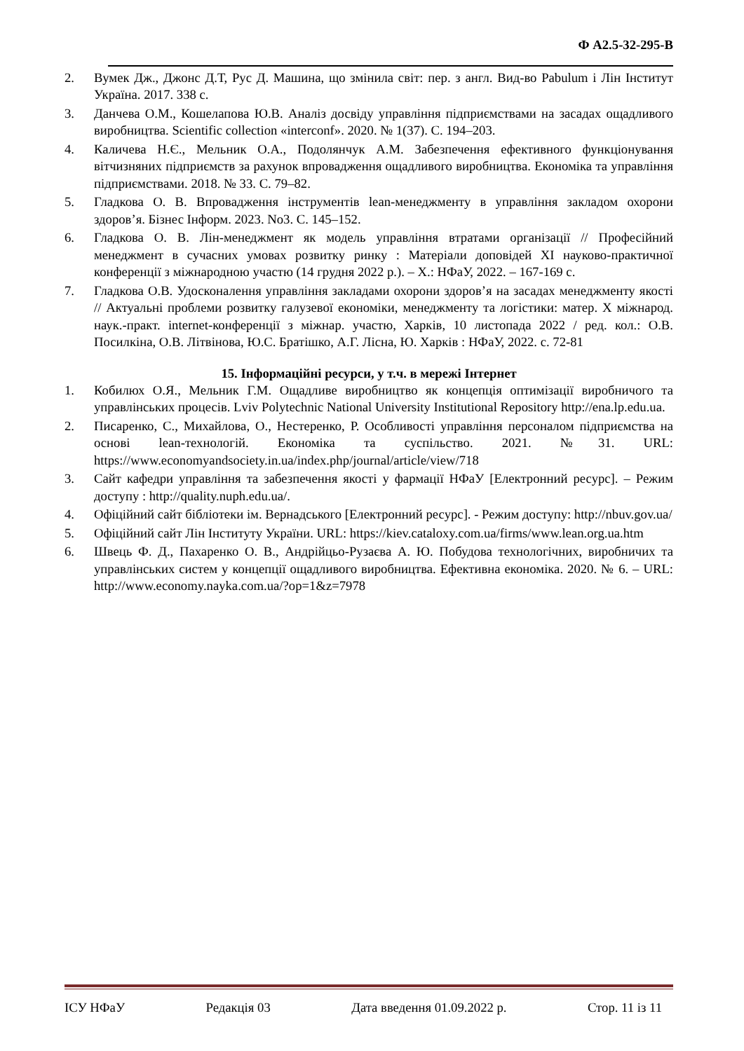Ф А2.5-32-295-В
2. Вумек Дж., Джонс Д.Т, Рус Д. Машина, що змінила світ: пер. з англ. Вид-во Pabulum і Лін Інститут Україна. 2017. 338 с.
3. Данчева О.М., Кошелапова Ю.В. Аналіз досвіду управління підприємствами на засадах ощадливого виробництва. Scientific collection «interconf». 2020. № 1(37). С. 194–203.
4. Каличева Н.Є., Мельник О.А., Подолянчук А.М. Забезпечення ефективного функціонування вітчизняних підприємств за рахунок впровадження ощадливого виробництва. Економіка та управління підприємствами. 2018. № 33. С. 79–82.
5. Гладкова О. В. Впровадження інструментів lean-менеджменту в управління закладом охорони здоров’я. Бізнес Інформ. 2023. No3. С. 145–152.
6. Гладкова О. В. Лін-менеджмент як модель управління втратами організації // Професійний менеджмент в сучасних умовах розвитку ринку : Матеріали доповідей XI науково-практичної конференції з міжнародною участю (14 грудня 2022 р.). – Х.: НФаУ, 2022. – 167-169 с.
7. Гладкова О.В. Удосконалення управління закладами охорони здоров’я на засадах менеджменту якості // Актуальні проблеми розвитку галузевої економіки, менеджменту та логістики: матер. X міжнарод. наук.-практ. internet-конференції з міжнар. участю, Харків, 10 листопада 2022 / ред. кол.: О.В. Посилкіна, О.В. Літвінова, Ю.С. Братішко, А.Г. Лісна, Ю. Харків : НФаУ, 2022. с. 72-81
15. Інформаційні ресурси, у т.ч. в мережі Інтернет
1. Кобилюх О.Я., Мельник Г.М. Ощадливе виробництво як концепція оптимізації виробничого та управлінських процесів. Lviv Polytechnic National University Institutional Repository http://ena.lp.edu.ua.
2. Писаренко, С., Михайлова, О., Нестеренко, Р. Особливості управління персоналом підприємства на основі lean-технологій. Економіка та суспільство. 2021. №31. URL: https://www.economyandsociety.in.ua/index.php/journal/article/view/718
3. Сайт кафедри управління та забезпечення якості у фармації НФаУ [Електронний ресурс]. – Режим доступу : http://quality.nuph.edu.ua/.
4. Офіційний сайт бібліотеки ім. Вернадського [Електронний ресурс]. - Режим доступу: http://nbuv.gov.ua/
5. Офіційний сайт Лін Інституту України. URL: https://kiev.cataloxy.com.ua/firms/www.lean.org.ua.htm
6. Швець Ф. Д., Пахаренко О. В., Андрійцьо-Рузаєва А. Ю. Побудова технологічних, виробничих та управлінських систем у концепції ощадливого виробництва. Ефективна економіка. 2020. № 6. – URL: http://www.economy.nayka.com.ua/?op=1&z=7978
ІСУ НФаУ Редакція 03 Дата введення 01.09.2022 р. Стор. 11 із 11